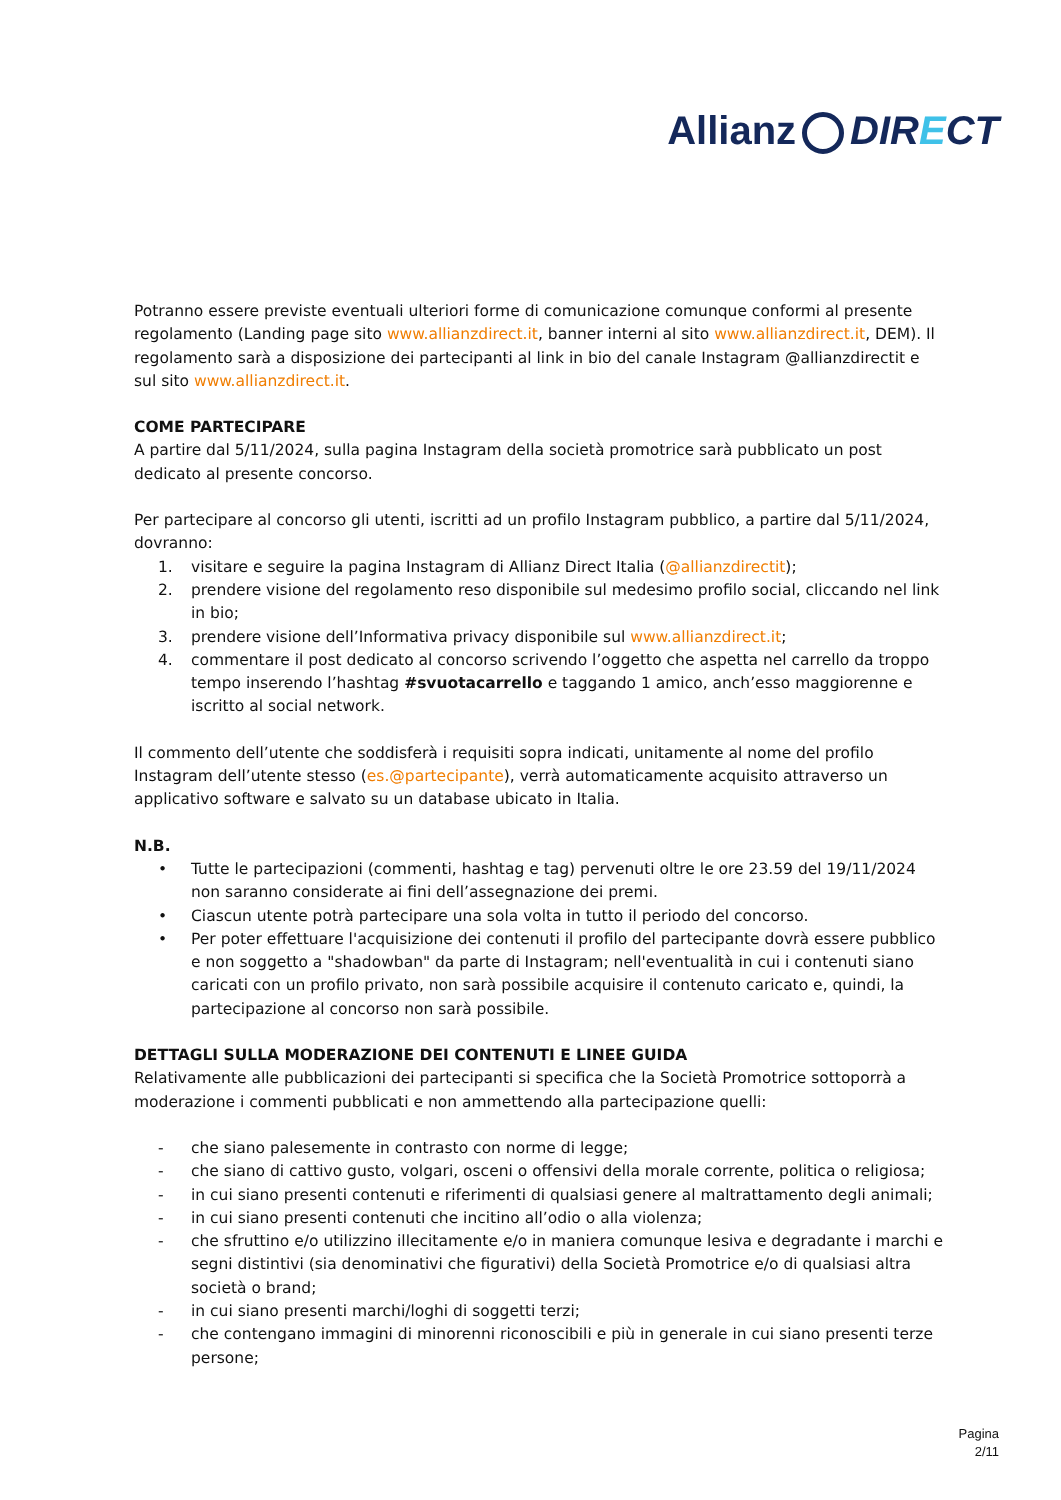Allianz DIRECT
Potranno essere previste eventuali ulteriori forme di comunicazione comunque conformi al presente regolamento (Landing page sito www.allianzdirect.it, banner interni al sito www.allianzdirect.it, DEM). Il regolamento sarà a disposizione dei partecipanti al link in bio del canale Instagram @allianzdirectit e sul sito www.allianzdirect.it.
COME PARTECIPARE
A partire dal 5/11/2024, sulla pagina Instagram della società promotrice sarà pubblicato un post dedicato al presente concorso.
Per partecipare al concorso gli utenti, iscritti ad un profilo Instagram pubblico, a partire dal 5/11/2024, dovranno:
1. visitare e seguire la pagina Instagram di Allianz Direct Italia (@allianzdirectit);
2. prendere visione del regolamento reso disponibile sul medesimo profilo social, cliccando nel link in bio;
3. prendere visione dell’Informativa privacy disponibile sul www.allianzdirect.it;
4. commentare il post dedicato al concorso scrivendo l’oggetto che aspetta nel carrello da troppo tempo inserendo l’hashtag #svuotacarrello e taggando 1 amico, anch’esso maggiorenne e iscritto al social network.
Il commento dell’utente che soddisferà i requisiti sopra indicati, unitamente al nome del profilo Instagram dell’utente stesso (es.@partecipante), verrà automaticamente acquisito attraverso un applicativo software e salvato su un database ubicato in Italia.
N.B.
• Tutte le partecipazioni (commenti, hashtag e tag) pervenuti oltre le ore 23.59 del 19/11/2024 non saranno considerate ai fini dell’assegnazione dei premi.
• Ciascun utente potrà partecipare una sola volta in tutto il periodo del concorso.
• Per poter effettuare l'acquisizione dei contenuti il profilo del partecipante dovrà essere pubblico e non soggetto a "shadowban" da parte di Instagram; nell'eventualità in cui i contenuti siano caricati con un profilo privato, non sarà possibile acquisire il contenuto caricato e, quindi, la partecipazione al concorso non sarà possibile.
DETTAGLI SULLA MODERAZIONE DEI CONTENUTI E LINEE GUIDA
Relativamente alle pubblicazioni dei partecipanti si specifica che la Società Promotrice sottoporrà a moderazione i commenti pubblicati e non ammettendo alla partecipazione quelli:
- che siano palesemente in contrasto con norme di legge;
- che siano di cattivo gusto, volgari, osceni o offensivi della morale corrente, politica o religiosa;
- in cui siano presenti contenuti e riferimenti di qualsiasi genere al maltrattamento degli animali;
- in cui siano presenti contenuti che incitino all’odio o alla violenza;
- che sfruttino e/o utilizzino illecitamente e/o in maniera comunque lesiva e degradante i marchi e segni distintivi (sia denominativi che figurativi) della Società Promotrice e/o di qualsiasi altra società o brand;
- in cui siano presenti marchi/loghi di soggetti terzi;
- che contengano immagini di minorenni riconoscibili e più in generale in cui siano presenti terze persone;
Pagina
2/11